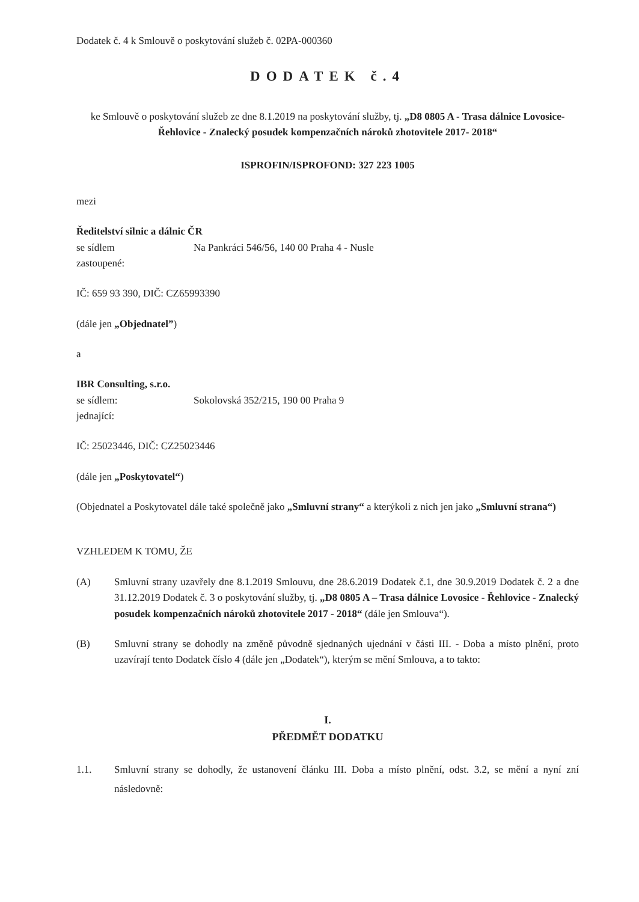Dodatek č. 4 k Smlouvě o poskytování služeb č. 02PA-000360
DODATEK č.4
ke Smlouvě o poskytování služeb ze dne 8.1.2019 na poskytování služby, tj. „D8 0805 A - Trasa dálnice Lovosice-Řehlovice - Znalecký posudek kompenzačních nároků zhotovitele 2017- 2018“
ISPROFIN/ISPROFOND: 327 223 1005
mezi
Ředitelství silnic a dálnic ČR
se sídlem Na Pankráci 546/56, 140 00 Praha 4 - Nusle
zastoupené:
IČ: 659 93 390, DIČ: CZ65993390
(dále jen „Objednatel”)
a
IBR Consulting, s.r.o.
se sídlem: Sokolovská 352/215, 190 00 Praha 9
jednající:
IČ: 25023446, DIČ: CZ25023446
(dále jen „Poskytovatel“)
(Objednatel a Poskytovatel dále také společně jako „Smluvní strany“ a kterýkoli z nich jen jako „Smluvní strana“)
VZHLEDEM K TOMU, ŽE
(A) Smluvní strany uzavřely dne 8.1.2019 Smlouvu, dne 28.6.2019 Dodatek č.1, dne 30.9.2019 Dodatek č. 2 a dne 31.12.2019 Dodatek č. 3 o poskytování služby, tj. „D8 0805 A – Trasa dálnice Lovosice - Řehlovice - Znalecký posudek kompenzačních nároků zhotovitele 2017 - 2018“ (dále jen Smlouva“).
(B) Smluvní strany se dohodly na změně původně sjednaných ujednání v části III. - Doba a místo plnění, proto uzavírají tento Dodatek číslo 4 (dále jen „Dodatek“), kterým se mění Smlouva, a to takto:
I.
PŘEDMĚT DODATKU
1.1. Smluvní strany se dohodly, že ustanovení článku III. Doba a místo plnění, odst. 3.2, se mění a nyní zní následovně: